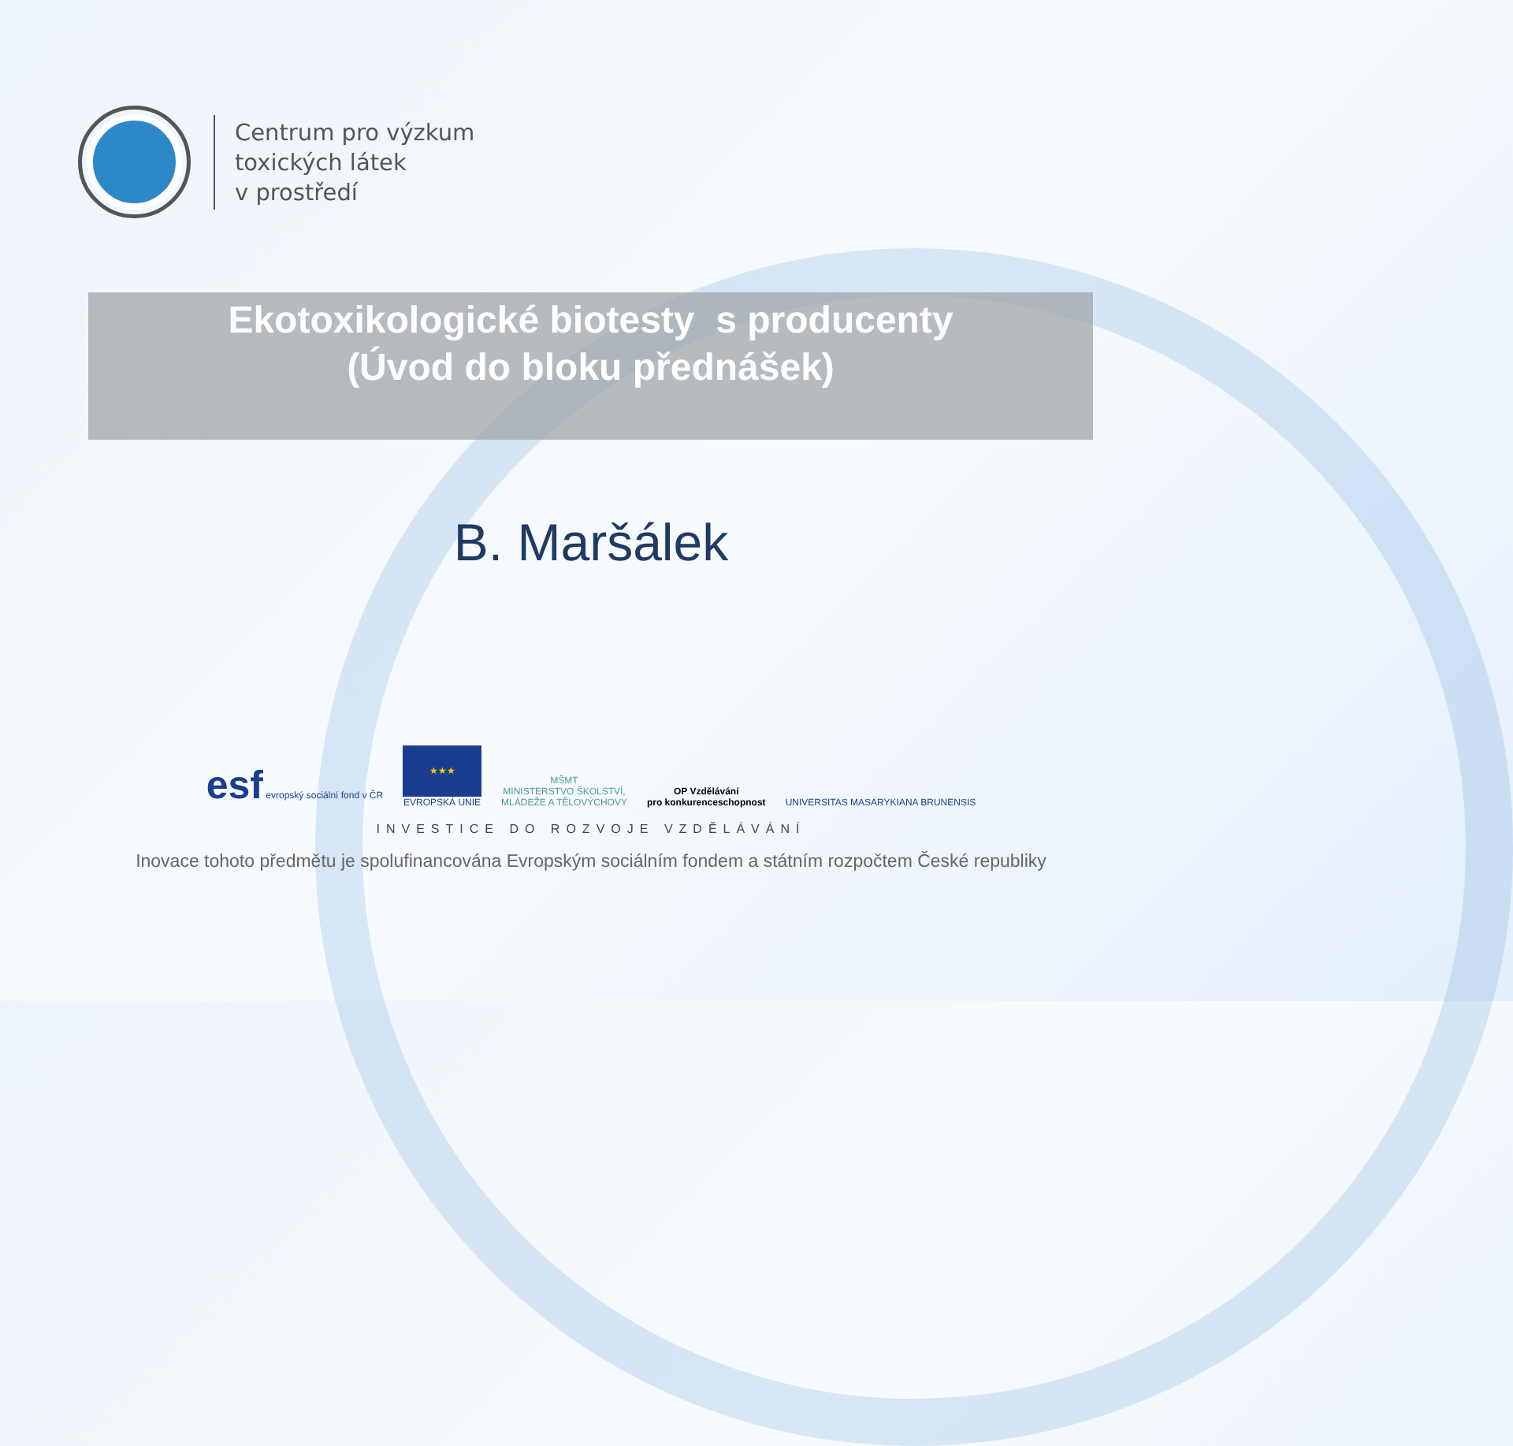Centrum pro výzkum
toxických látek
v prostředí
Ekotoxikologické biotesty s producenty
(Úvod do bloku přednášek)
B. Maršálek
esf evropský sociální fond v ČR
★★★
EVROPSKÁ UNIE
MŠMT
MINISTERSTVO ŠKOLSTVÍ,
MLÁDEŽE A TĚLOVÝCHOVY
OP Vzdělávání
pro konkurenceschopnost
UNIVERSITAS MASARYKIANA BRUNENSIS
INVESTICE DO ROZVOJE VZDĚLÁVÁNÍ
Inovace tohoto předmětu je spolufinancována Evropským sociálním fondem a státním rozpočtem České republiky